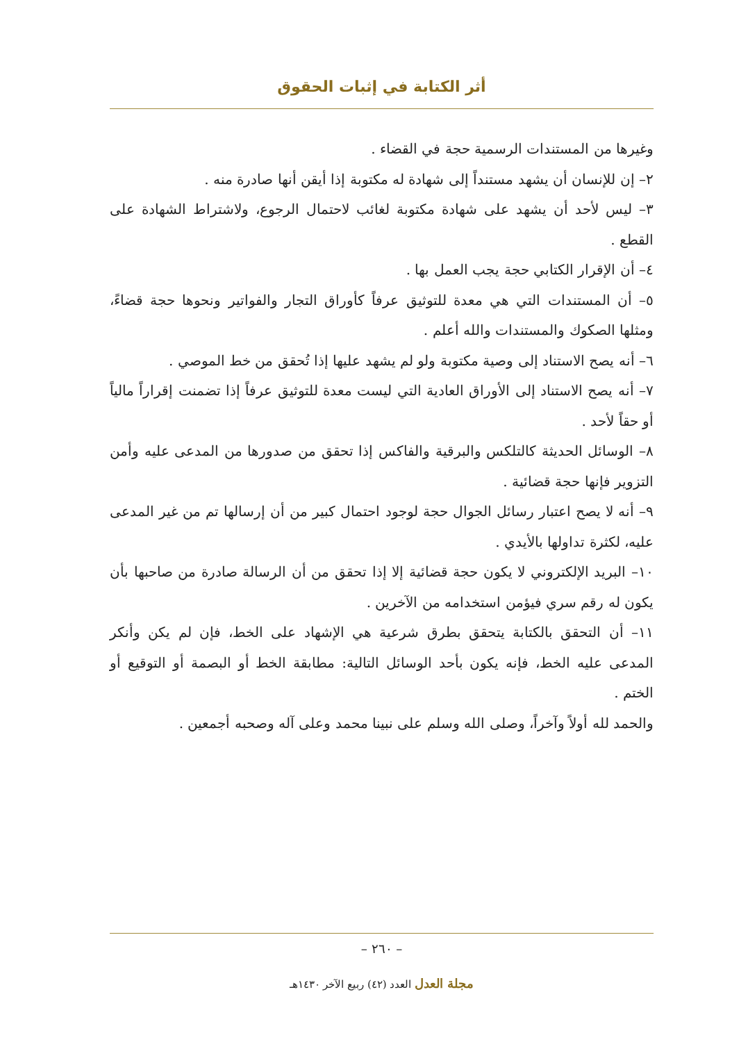أثر الكتابة في إثبات الحقوق
وغيرها من المستندات الرسمية حجة في القضاء .
٢– إن للإنسان أن يشهد مستنداً إلى شهادة له مكتوبة إذا أيقن أنها صادرة منه .
٣– ليس لأحد أن يشهد على شهادة مكتوبة لغائب لاحتمال الرجوع، ولاشتراط الشهادة على القطع .
٤– أن الإقرار الكتابي حجة يجب العمل بها .
٥– أن المستندات التي هي معدة للتوثيق عرفاً كأوراق التجار والفواتير ونحوها حجة قضاءً، ومثلها الصكوك والمستندات والله أعلم .
٦– أنه يصح الاستناد إلى وصية مكتوبة ولو لم يشهد عليها إذا تُحقق من خط الموصي .
٧– أنه يصح الاستناد إلى الأوراق العادية التي ليست معدة للتوثيق عرفاً إذا تضمنت إقراراً مالياً أو حقاً لأحد .
٨– الوسائل الحديثة كالتلكس والبرقية والفاكس إذا تحقق من صدورها من المدعى عليه وأمن التزوير فإنها حجة قضائية .
٩– أنه لا يصح اعتبار رسائل الجوال حجة لوجود احتمال كبير من أن إرسالها تم من غير المدعى عليه، لكثرة تداولها بالأيدي .
١٠– البريد الإلكتروني لا يكون حجة قضائية إلا إذا تحقق من أن الرسالة صادرة من صاحبها بأن يكون له رقم سري فيؤمن استخدامه من الآخرين .
١١– أن التحقق بالكتابة يتحقق بطرق شرعية هي الإشهاد على الخط، فإن لم يكن وأنكر المدعى عليه الخط، فإنه يكون بأحد الوسائل التالية: مطابقة الخط أو البصمة أو التوقيع أو الختم .
والحمد لله أولاً وآخراً، وصلى الله وسلم على نبينا محمد وعلى آله وصحبه أجمعين .
– ٢٦٠ –
مجلة العدل العدد (٤٢) ربيع الآخر ١٤٣٠هـ